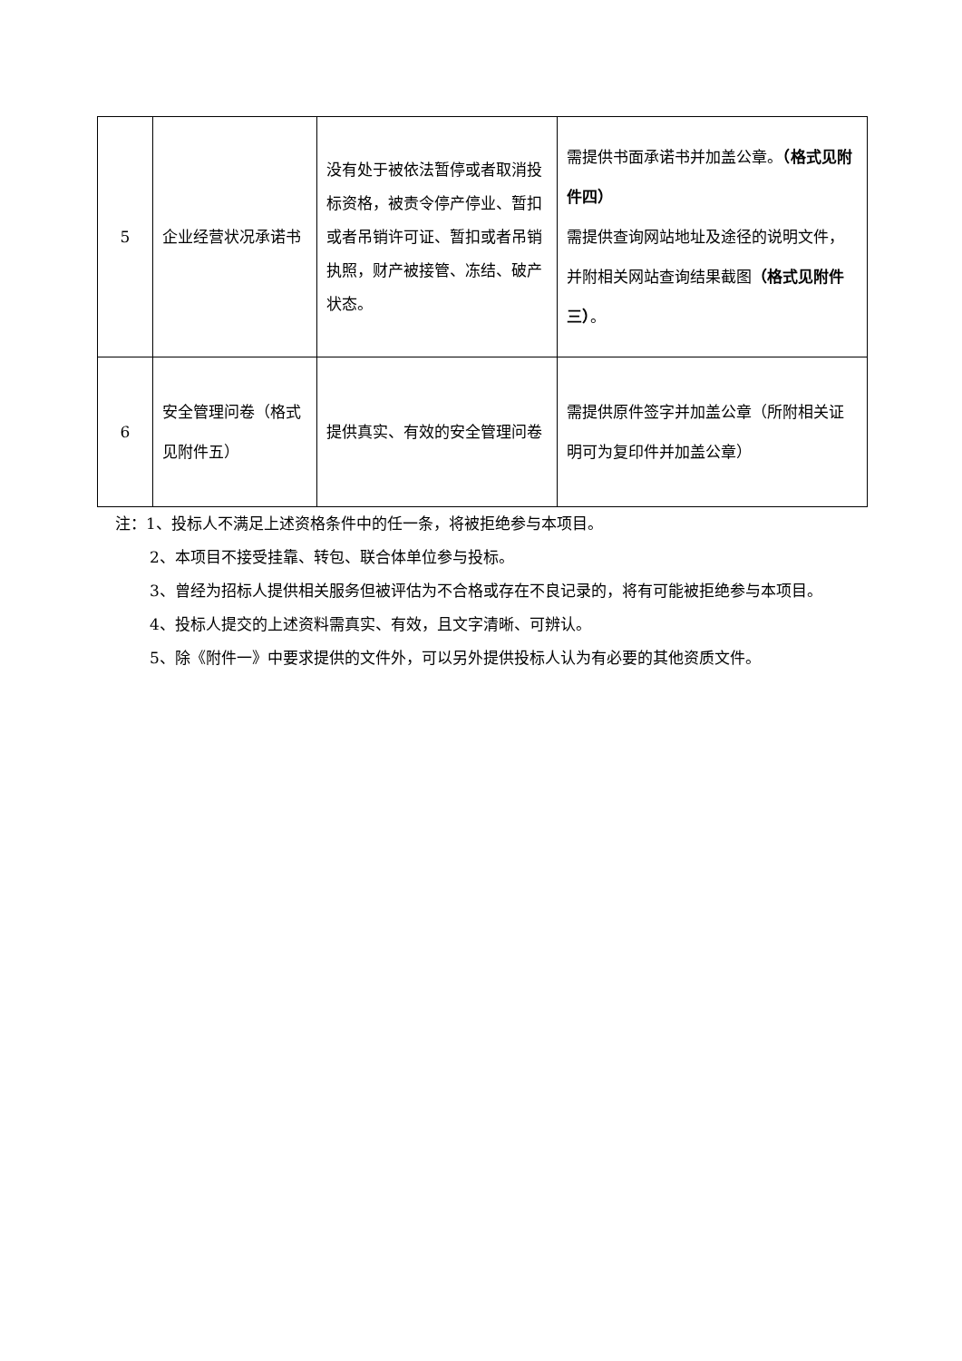| 5 | 企业经营状况承诺书 | 没有处于被依法暂停或者取消投标资格，被责令停产停业、暂扣或者吊销许可证、暂扣或者吊销执照，财产被接管、冻结、破产状态。 | 需提供书面承诺书并加盖公章。 （格式见附件四） 需提供查询网站地址及途径的说明文件，并附相关网站查询结果截图 （格式见附件三） 。 |
| 6 | 安全管理问卷（格式见附件五） | 提供真实、有效的安全管理问卷 | 需提供原件签字并加盖公章（所附相关证明可为复印件并加盖公章） |
注：1、投标人不满足上述资格条件中的任一条，将被拒绝参与本项目。
2、本项目不接受挂靠、转包、联合体单位参与投标。
3、曾经为招标人提供相关服务但被评估为不合格或存在不良记录的，将有可能被拒绝参与本项目。
4、投标人提交的上述资料需真实、有效，且文字清晰、可辨认。
5、除《附件一》中要求提供的文件外，可以另外提供投标人认为有必要的其他资质文件。